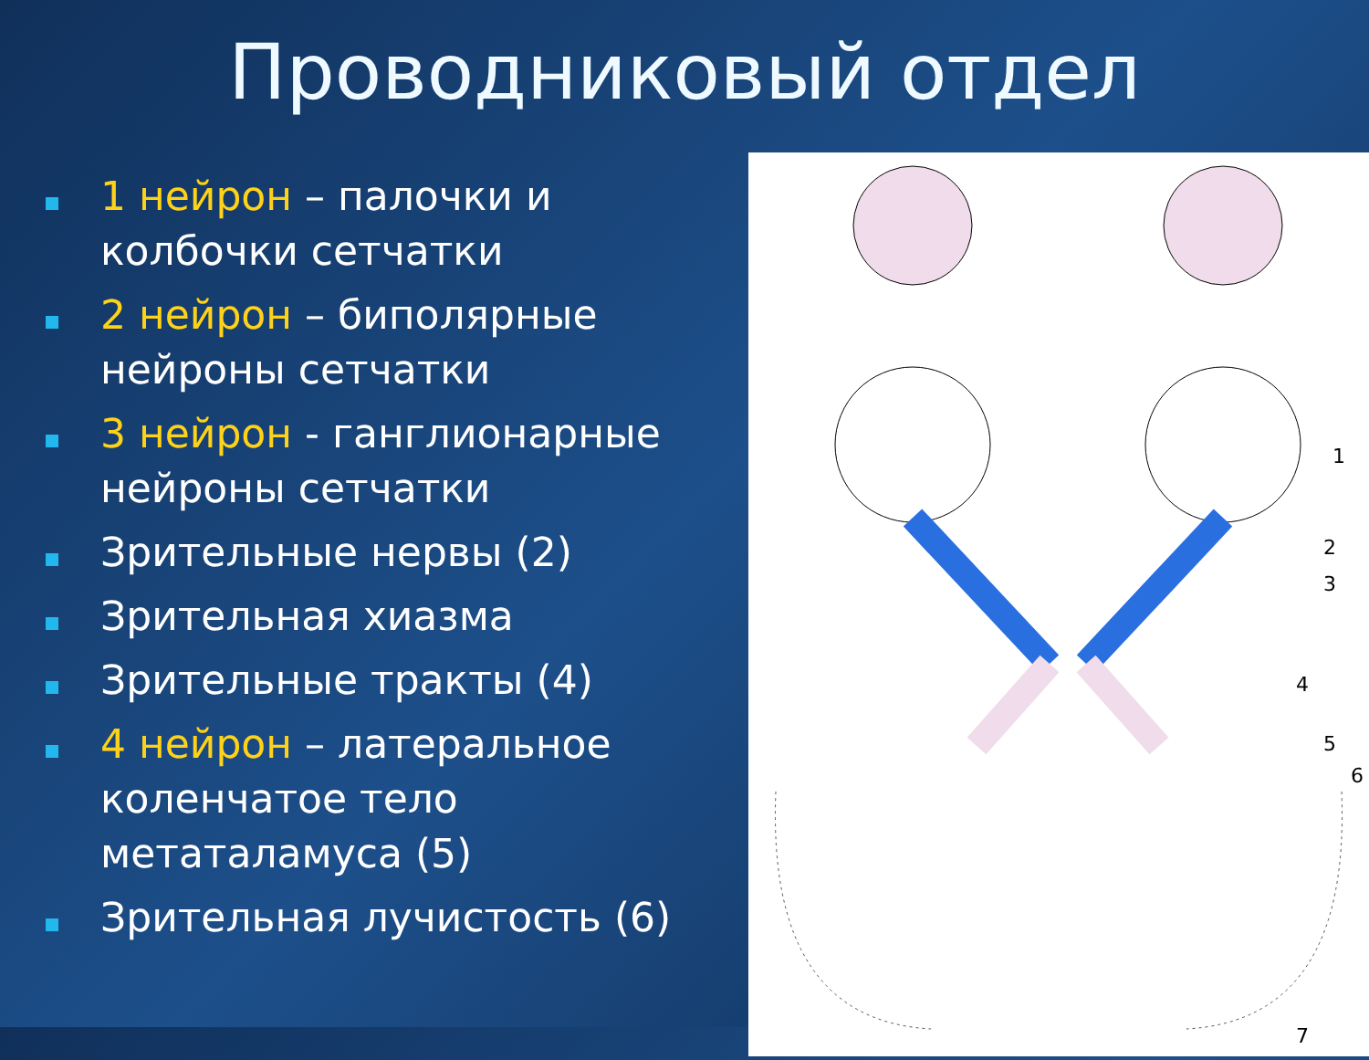Проводниковый отдел
1 нейрон – палочки и колбочки сетчатки
2 нейрон – биполярные нейроны сетчатки
3 нейрон - ганглионарные нейроны сетчатки
Зрительные нервы (2)
Зрительная хиазма
Зрительные тракты (4)
4 нейрон – латеральное коленчатое тело метаталамуса (5)
Зрительная лучистость (6)
1
2
3
4
5
6
7